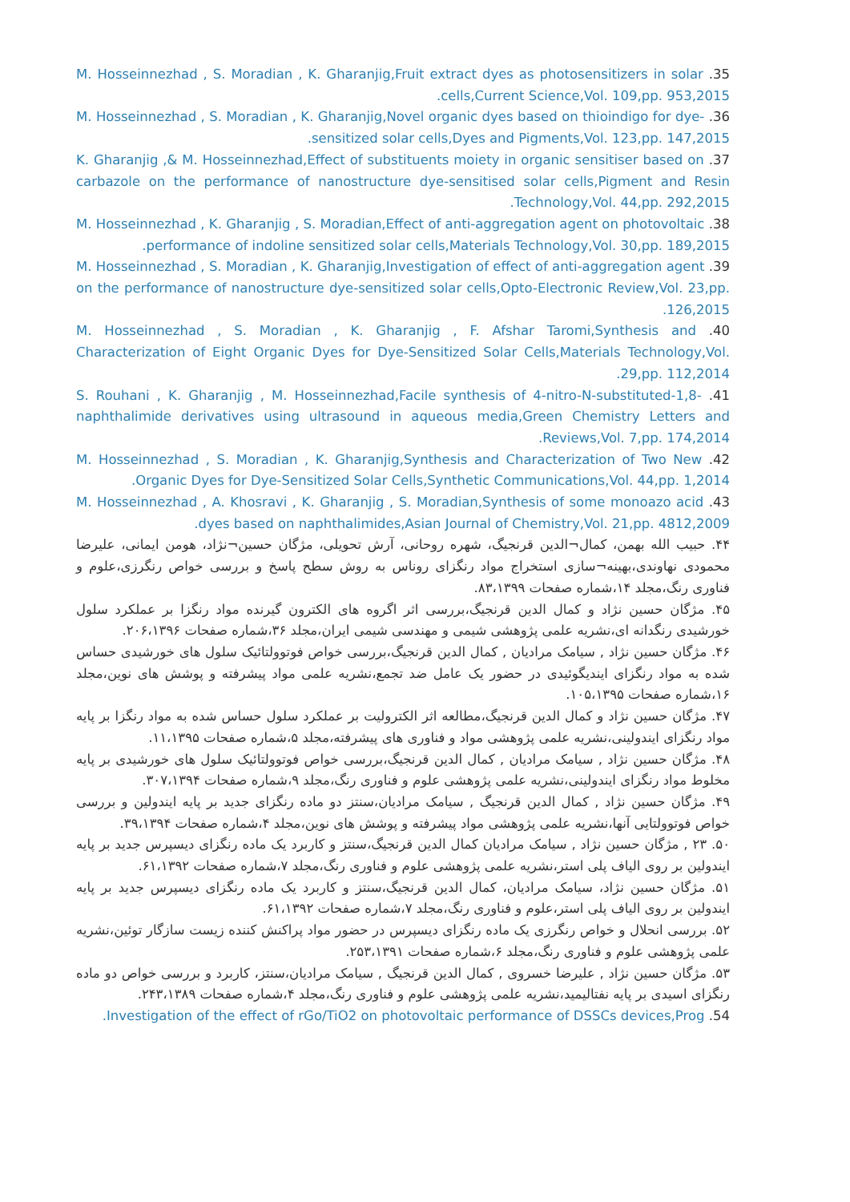35. M. Hosseinnezhad , S. Moradian , K. Gharanjig,Fruit extract dyes as photosensitizers in solar cells,Current Science,Vol. 109,pp. 953,2015.
36. M. Hosseinnezhad , S. Moradian , K. Gharanjig,Novel organic dyes based on thioindigo for dye-sensitized solar cells,Dyes and Pigments,Vol. 123,pp. 147,2015.
37. K. Gharanjig ,& M. Hosseinnezhad,Effect of substituents moiety in organic sensitiser based on carbazole on the performance of nanostructure dye-sensitised solar cells,Pigment and Resin Technology,Vol. 44,pp. 292,2015.
38. M. Hosseinnezhad , K. Gharanjig , S. Moradian,Effect of anti-aggregation agent on photovoltaic performance of indoline sensitized solar cells,Materials Technology,Vol. 30,pp. 189,2015.
39. M. Hosseinnezhad , S. Moradian , K. Gharanjig,Investigation of effect of anti-aggregation agent on the performance of nanostructure dye-sensitized solar cells,Opto-Electronic Review,Vol. 23,pp. 126,2015.
40. M. Hosseinnezhad , S. Moradian , K. Gharanjig , F. Afshar Taromi,Synthesis and Characterization of Eight Organic Dyes for Dye-Sensitized Solar Cells,Materials Technology,Vol. 29,pp. 112,2014.
41. S. Rouhani , K. Gharanjig , M. Hosseinnezhad,Facile synthesis of 4-nitro-N-substituted-1,8-naphthalimide derivatives using ultrasound in aqueous media,Green Chemistry Letters and Reviews,Vol. 7,pp. 174,2014.
42. M. Hosseinnezhad , S. Moradian , K. Gharanjig,Synthesis and Characterization of Two New Organic Dyes for Dye-Sensitized Solar Cells,Synthetic Communications,Vol. 44,pp. 1,2014.
43. M. Hosseinnezhad , A. Khosravi , K. Gharanjig , S. Moradian,Synthesis of some monoazo acid dyes based on naphthalimides,Asian Journal of Chemistry,Vol. 21,pp. 4812,2009.
۴۴. حبیب الله بهمن، کمال¬الدین قرنجیگ، شهره روحانی، آرش تحویلی، مژگان حسین¬نژاد، هومن ایمانی، علیرضا محمودی نهاوندی،بهینه¬سازی استخراج مواد رنگزای روناس به روش سطح پاسخ و بررسی خواص رنگرزی،علوم و فناوری رنگ،مجلد ۱۴،شماره صفحات ۸۳،۱۳۹۹.
۴۵. مژگان حسین نژاد و کمال الدین قرنجیگ،بررسی اثر اگروه های الکترون گیرنده مواد رنگزا بر عملکرد سلول خورشیدی رنگدانه ای،نشریه علمی پژوهشی شیمی و مهندسی شیمی ایران،مجلد ۳۶،شماره صفحات ۲۰۶،۱۳۹۶.
۴۶. مژگان حسین نژاد , سیامک مرادیان , کمال الدین قرنجیگ،بررسی خواص فوتوولتائیک سلول های خورشیدی حساس شده به مواد رنگزای ایندیگوئیدی در حضور یک عامل ضد تجمع،نشریه علمی مواد پیشرفته و پوشش های نوین،مجلد ۱۶،شماره صفحات ۱۰۵،۱۳۹۵.
۴۷. مژگان حسین نژاد و کمال الدین قرنجیگ،مطالعه اثر الکترولیت بر عملکرد سلول حساس شده به مواد رنگزا بر پایه مواد رنگزای ایندولینی،نشریه علمی پژوهشی مواد و فناوری های پیشرفته،مجلد ۵،شماره صفحات ۱۱،۱۳۹۵.
۴۸. مژگان حسین نژاد , سیامک مرادیان , کمال الدین قرنجیگ،بررسی خواص فوتوولتائیک سلول های خورشیدی بر پایه مخلوط مواد رنگزای ایندولینی،نشریه علمی پژوهشی علوم و فناوری رنگ،مجلد ۹،شماره صفحات ۳۰۷،۱۳۹۴.
۴۹. مژگان حسین نژاد , کمال الدین قرنجیگ , سیامک مرادیان،سنتز دو ماده رنگزای جدید بر پایه ایندولین و بررسی خواص فوتوولتایی آنها،نشریه علمی پژوهشی مواد پیشرفته و پوشش های نوین،مجلد ۴،شماره صفحات ۳۹،۱۳۹۴.
۵۰. ۲۳ , مژگان حسین نژاد , سیامک مرادیان کمال الدین قرنجیگ،سنتز و کاربرد یک ماده رنگزای دیسپرس جدید بر پایه ایندولین بر روی الیاف پلی استر،نشریه علمی پژوهشی علوم و فناوری رنگ،مجلد ۷،شماره صفحات ۶۱،۱۳۹۲.
۵۱. مژگان حسین نژاد، سیامک مرادیان، کمال الدین قرنجیگ،سنتز و کاربرد یک ماده رنگزای دیسپرس جدید بر پایه ایندولین بر روی الیاف پلی استر،علوم و فناوری رنگ،مجلد ۷،شماره صفحات ۶۱،۱۳۹۲.
۵۲. بررسی انحلال و خواص رنگرزی یک ماده رنگزای دیسپرس در حضور مواد پراکنش کننده زیست سازگار توئین،نشریه علمی پژوهشی علوم و فناوری رنگ،مجلد ۶،شماره صفحات ۲۵۳،۱۳۹۱.
۵۳. مژگان حسین نژاد , علیرضا خسروی , کمال الدین قرنجیگ , سیامک مرادیان،سنتز، کاربرد و بررسی خواص دو ماده رنگزای اسیدی بر پایه نفتالیمید،نشریه علمی پژوهشی علوم و فناوری رنگ،مجلد ۴،شماره صفحات ۲۴۳،۱۳۸۹.
54. Investigation of the effect of rGo/TiO2 on photovoltaic performance of DSSCs devices,Prog.